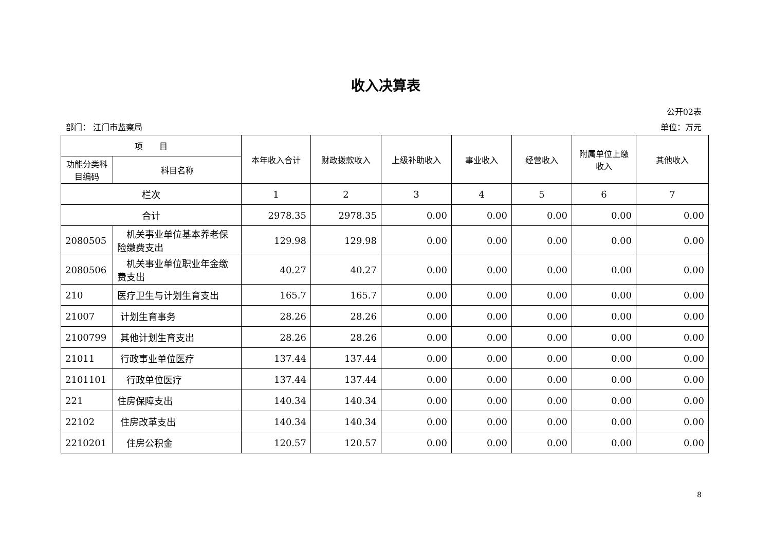收入决算表
公开02表
部门： 江门市监察局 单位：万元
| 项 目 | | 本年收入合计 | 财政拨款收入 | 上级补助收入 | 事业收入 | 经营收入 | 附属单位上缴收入 | 其他收入 |
| --- | --- | --- | --- | --- | --- | --- | --- | --- |
| 功能分类科目编码 | 科目名称 | | | | | | | |
| 栏次 | | 1 | 2 | 3 | 4 | 5 | 6 | 7 |
| 合计 | | 2978.35 | 2978.35 | 0.00 | 0.00 | 0.00 | 0.00 | 0.00 |
| 2080505 | 机关事业单位基本养老保险缴费支出 | 129.98 | 129.98 | 0.00 | 0.00 | 0.00 | 0.00 | 0.00 |
| 2080506 | 机关事业单位职业年金缴费支出 | 40.27 | 40.27 | 0.00 | 0.00 | 0.00 | 0.00 | 0.00 |
| 210 | 医疗卫生与计划生育支出 | 165.7 | 165.7 | 0.00 | 0.00 | 0.00 | 0.00 | 0.00 |
| 21007 | 计划生育事务 | 28.26 | 28.26 | 0.00 | 0.00 | 0.00 | 0.00 | 0.00 |
| 2100799 | 其他计划生育支出 | 28.26 | 28.26 | 0.00 | 0.00 | 0.00 | 0.00 | 0.00 |
| 21011 | 行政事业单位医疗 | 137.44 | 137.44 | 0.00 | 0.00 | 0.00 | 0.00 | 0.00 |
| 2101101 | 行政单位医疗 | 137.44 | 137.44 | 0.00 | 0.00 | 0.00 | 0.00 | 0.00 |
| 221 | 住房保障支出 | 140.34 | 140.34 | 0.00 | 0.00 | 0.00 | 0.00 | 0.00 |
| 22102 | 住房改革支出 | 140.34 | 140.34 | 0.00 | 0.00 | 0.00 | 0.00 | 0.00 |
| 2210201 | 住房公积金 | 120.57 | 120.57 | 0.00 | 0.00 | 0.00 | 0.00 | 0.00 |
8